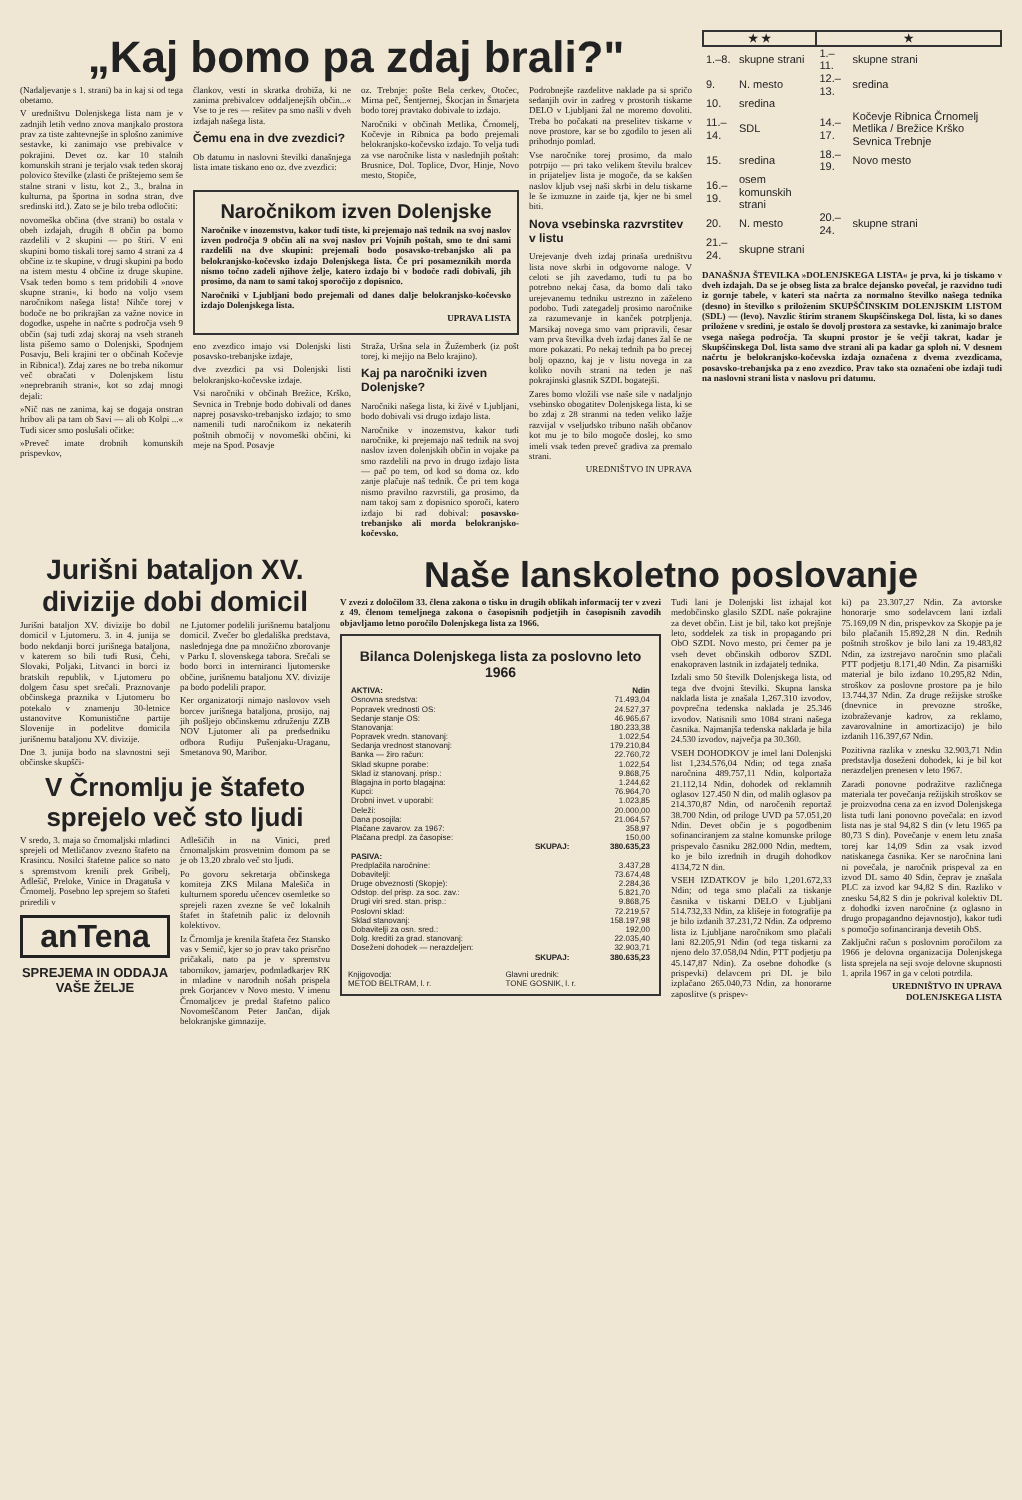„Kaj bomo pa zdaj brali?"
(Nadaljevanje s 1. strani) ba in kaj si od tega obetamo.
V uredništvu Dolenjskega lista nam je v zadnjih letih vedno znova manjkalo prostora prav za tiste zahtevnejše in splošno zanimive sestavke, ki zanimajo vse prebivalce v pokrajini. Devet oz. kar 10 stalnih komunskih strani je terjalo vsak teden skoraj polovico številke (zlasti če prištejemo sem še stalne strani v listu, kot 2., 3., bralna in kulturna, pa športna in sodna stran, dve sredinski itd.). Zato se je bilo treba odločiti:
novomeška občina (dve strani) bo ostala v obeh izdajah, drugih 8 občin pa bomo razdelili v 2 skupini — po štiri. V eni skupini bomo tiskali torej samo 4 strani za 4 občine iz te skupine, v drugi skupini pa bodo na istem mestu 4 občine iz druge skupine. Vsak teden bomo s tem pridobili 4 »nove skupne strani«, ki bodo na voljo vsem naročnikom našega lista! Nihče torej v bodoče ne bo prikrajšan za važne novice in dogodke, uspehe in načrte s področja vseh 9 občin (saj tudi zdaj skoraj na vseh straneh lista pišemo samo o Dolenjski, Spodnjem Posavju, Beli krajini ter o občinah Kočevje in Ribnica!). Zdaj zares ne bo treba nikomur več obračati v Dolenjskem listu »neprebranih strani«, kot so zdaj mnogi dejali:
»Nič nas ne zanima, kaj se dogaja onstran hribov ali pa tam ob Savi — ali ob Kolpi ...« Tudi sicer smo poslušali očitke:
»Preveč imate drobnih komunskih prispevkov,
člankov, vesti in skratka drobiža, ki ne zanima prebivalcev oddaljenejših občin...« Vse to je res — rešitev pa smo našli v dveh izdajah našega lista.
Čemu ena in dve zvezdici?
Ob datumu in naslovni številki današnjega lista imate tiskano eno oz. dve zvezdici:
oz. Trebnje: pošte Bela cerkev, Otočec, Mirna peč, Šentjernej, Škocjan in Šmarjeta bodo torej pravtako dobivale to izdajo.
Naročniki v občinah Metlika, Črnomelj, Kočevje in Ribnica pa bodo prejemali belokranjsko-kočevsko izdajo. To velja tudi za vse naročnike lista v naslednjih poštah: Brusnice, Dol. Toplice, Dvor, Hinje, Novo mesto, Stopiče,
Naročnikom izven Dolenjske
Naročnike v inozemstvu, kakor tudi tiste, ki prejemajo naš tednik na svoj naslov izven področja 9 občin ali na svoj naslov pri Vojnih poštah, smo te dni sami razdelili na dve skupini: prejemali bodo posavsko-trebanjsko ali pa belokranjsko-kočevsko izdajo Dolenjskega lista. Če pri posameznikih morda nismo točno zadeli njihove želje, katero izdajo bi v bodoče radi dobivali, jih prosimo, da nam to sami takoj sporočijo z dopisnico.
Naročniki v Ljubljani bodo prejemali od danes dalje belokranjsko-kočevsko izdajo Dolenjskega lista.
UPRAVA LISTA
eno zvezdico imajo vsi Dolenjski listi posavsko-trebanjske izdaje,
dve zvezdici pa vsi Dolenjski listi belokranjsko-kočevske izdaje.
Vsi naročniki v občinah Brežice, Krško, Sevnica in Trebnje bodo dobivali od danes naprej posavsko-trebanjsko izdajo; to smo namenili tudi naročnikom iz nekaterih poštnih območij v novomeški občini, ki meje na Spod. Posavje
Straža, Uršna sela in Žužemberk (iz pošt torej, ki mejijo na Belo krajino).
Kaj pa naročniki izven Dolenjske?
Naročniki našega lista, ki živé v Ljubljani, bodo dobivali vsi drugo izdajo lista.
Naročnike v inozemstvu, kakor tudi naročnike, ki prejemajo naš tednik na svoj naslov izven dolenjskih občin in vojake pa smo razdelili na prvo in drugo izdajo lista — pač po tem, od kod so doma oz. kdo zanje plačuje naš tednik. Če pri tem koga nismo pravilno razvrstili, ga prosimo, da nam takoj sam z dopisnico sporoči, katero izdajo bi rad dobival: posavsko-trebanjsko ali morda belokranjsko-kočevsko.
Podrobnejše razdelitve naklade pa si spričo sedanjih ovir in zadreg v prostorih tiskarne DELO v Ljubljani žal ne moremo dovoliti. Treba bo počakati na preselitev tiskarne v nove prostore, kar se bo zgodilo to jesen ali prihodnjo pomlad.
Vse naročnike torej prosimo, da malo potrpijo — pri tako velikem številu bralcev in prijateljev lista je mogoče, da se kakšen naslov kljub vsej naši skrbi in delu tiskarne le še izmuzne in zaide tja, kjer ne bi smel biti.
Nova vsebinska razvrstitev v listu
Urejevanje dveh izdaj prinaša uredništvu lista nove skrbi in odgovorne naloge. V celoti se jih zavedamo, tudi tu pa bo potrebno nekaj časa, da bomo dali tako urejevanemu tedniku ustrezno in zaželeno podobo. Tudi zategadelj prosimo naročnike za razumevanje in kanček potrpljenja. Marsikaj novega smo vam pripravili, česar vam prva številka dveh izdaj danes žal še ne more pokazati. Po nekaj tednih pa bo precej bolj opazno, kaj je v listu novega in za koliko novih strani na teden je naš pokrajinski glasnik SZDL bogatejši.
Zares bomo vložili vse naše sile v nadaljnjo vsebinsko obogatitev Dolenjskega lista, ki se bo zdaj z 28 stranmi na teden veliko lažje razvijal v vseljudsko tribuno naših občanov kot mu je to bilo mogoče doslej, ko smo imeli vsak teden preveč gradiva za premalo strani.
UREDNIŠTVO IN UPRAVA
| ★ ★ | | ★ | |
| --- | --- | --- | --- |
| 1.–8. | skupne strani | 1.–11. | skupne strani |
| 9. | N. mesto | 12.–13. | sredina |
| 10. | sredina | | |
| 11.–14. | SDL | 14.–17. | Kočevje Ribnica Črnomelj Metlika / Brežice Krško Sevnica Trebnje |
| 15. | sredina | 18.–19. | Novo mesto |
| 16.–19. | osem komunskih strani | | |
| 20. | N. mesto | 20.–24. | skupne strani |
| 21.–24. | skupne strani | | |
DANAŠNJA ŠTEVILKA »DOLENJSKEGA LISTA« je prva, ki jo tiskamo v dveh izdajah. Da se je obseg lista za bralce dejansko povečal, je razvidno tudi iz gornje tabele, v kateri sta načrta za normalno številko našega tednika (desno) in številko s priloženim SKUPŠČINSKIM DOLENJSKIM LISTOM (SDL) — (levo). Navzlic štirim stranem Skupščinskega Dol. lista, ki so danes priložene v sredini, je ostalo še dovolj prostora za sestavke, ki zanimajo bralce vsega našega področja. Ta skupni prostor je še večji takrat, kadar je Skupščinskega Dol. lista samo dve strani ali pa kadar ga sploh ni. V desnem načrtu je belokranjsko-kočevska izdaja označena z dvema zvezdicama, posavsko-trebanjska pa z eno zvezdico. Prav tako sta označeni obe izdaji tudi na naslovni strani lista v naslovu pri datumu.
Jurišni bataljon XV. divizije dobi domicil
Jurišni bataljon XV. divizije bo dobil domicil v Ljutomeru. 3. in 4. junija se bodo nekdanji borci jurišnega bataljona, v katerem so bili tudi Rusi, Čehi, Slovaki, Poljaki, Litvanci in borci iz bratskih republik, v Ljutomeru po dolgem času spet srečali. Praznovanje občinskega praznika v Ljutomeru bo potekalo v znamenju 30-letnice ustanovitve Komunistične partije Slovenije in podelitve domicila jurišnemu bataljonu XV. divizije.
Dne 3. junija bodo na slavnostni seji občinske skupšči-
ne Ljutomer podelili jurišnemu bataljonu domicil. Zvečer bo gledališka predstava, naslednjega dne pa množično zborovanje v Parku I. slovenskega tabora. Srečali se bodo borci in interniranci ljutomerske občine, jurišnemu bataljonu XV. divizije pa bodo podelili prapor.
Ker organizatorji nimajo naslovov vseh borcev jurišnega bataljona, prosijo, naj jih pošljejo občinskemu združenju ZZB NOV Ljutomer ali pa predsedniku odbora Rudiju Pušenjaku-Uraganu, Smetanova 90, Maribor.
V Črnomlju je štafeto sprejelo več sto ljudi
V sredo, 3. maja so črnomaljski mladinci sprejeli od Metličanov zvezno štafeto na Krasincu. Nosilci štafetne palice so nato s spremstvom krenili prek Gribelj, Adlešič, Preloke, Vinice in Dragatuša v Črnomelj. Posebno lep sprejem so štafeti priredili v
anTena
SPREJEMA IN ODDAJA VAŠE ŽELJE
Adlešičih in na Vinici, pred črnomaljskim prosvetnim domom pa se je ob 13.20 zbralo več sto ljudi.
Po govoru sekretarja občinskega komiteja ZKS Milana Malešiča in kulturnem sporedu učencev osemletke so sprejeli razen zvezne še več lokalnih štafet in štafetnih palic iz delovnih kolektivov.
Iz Črnomlja je krenila štafeta čez Stansko vas v Semič, kjer so jo prav tako prisrčno pričakali, nato pa je v spremstvu tabornikov, jamarjev, podmladkarjev RK in mladine v narodnih nošah prispela prek Gorjancev v Novo mesto. V imenu Črnomaljcev je predal štafetno palico Novomeščanom Peter Jančan, dijak belokranjske gimnazije.
Naše lanskoletno poslovanje
V zvezi z določilom 33. člena zakona o tisku in drugih oblikah informacij ter v zvezi z 49. členom temeljnega zakona o časopisnih podjetjih in časopisnih zavodih objavljamo letno poročilo Dolenjskega lista za 1966.
Bilanca Dolenjskega lista za poslovno leto 1966
| AKTIVA: | Ndin |
| --- | --- |
| Osnovna sredstva: | 71.493,04 |
| Popravek vrednosti OS: | 24.527,37 |
| Sedanje stanje OS: | 46.965,67 |
| Stanovanja: | 180.233,38 |
| Popravek vredn. stanovanj: | 1.022,54 |
| Sedanja vrednost stanovanj: | 179.210,84 |
| Banka — žiro račun: | 22.760,72 |
| Sklad skupne porabe: | 1.022,54 |
| Sklad iz stanovanj. prisp.: | 9.868,75 |
| Blagajna in porto blagajna: | 1.244,62 |
| Kupci: | 76.964,70 |
| Drobni invet. v uporabi: | 1.023,85 |
| Deleži: | 20.000,00 |
| Dana posojila: | 21.064,57 |
| Plačane zavarov. za 1967: | 358,97 |
| Plačana predpl. za časopise: | 150,00 |
| SKUPAJ: | 380.635,23 |
| PASIVA: | |
| Predplačila naročnine: | 3.437,28 |
| Dobavitelji: | 73.674,48 |
| Druge obveznosti (Skopje): | 2.284,36 |
| Odstop. del prisp. za soc. zav.: | 5.821,70 |
| Drugi viri sred. stan. prisp.: | 9.868,75 |
| Poslovni sklad: | 72.219,57 |
| Sklad stanovanj: | 158.197,98 |
| Dobavitelji za osn. sred.: | 192,00 |
| Dolg. krediti za grad. stanovanj: | 22.035,40 |
| Doseženi dohodek — nerazdeljen: | 32.903,71 |
| SKUPAJ: | 380.635,23 |
Knjigovodja:
METOD BELTRAM, l. r.
Glavni urednik:
TONE GOSNIK, l. r.
Tudi lani je Dolenjski list izhajal kot medobčinsko glasilo SZDL naše pokrajine za devet občin. List je bil, tako kot prejšnje leto, soddelek za tisk in propagando pri ObO SZDL Novo mesto, pri čemer pa je vseh devet občinskih odborov SZDL enakopraven lastnik in izdajatelj tednika.
Izdali smo 50 številk Dolenjskega lista, od tega dve dvojni številki. Skupna lanska naklada lista je znašala 1,267.310 izvodov, povprečna tedenska naklada je 25.346 izvodov. Natisnili smo 1084 strani našega časnika. Najmanjša tedenska naklada je bila 24.530 izvodov, največja pa 30.360.
VSEH DOHODKOV je imel lani Dolenjski list 1,234.576,04 Ndin; od tega znaša naročnina 489.757,11 Ndin, kolportaža 21.112,14 Ndin, dohodek od reklamnih oglasov 127.450 N din, od malih oglasov pa 214.370,87 Ndin, od naročenih reportaž 38.700 Ndin, od priloge UVD pa 57.051,20 Ndin. Devet občin je s pogodbenim sofinanciranjem za stalne komunske priloge prispevalo časniku 282.000 Ndin, medtem, ko je bilo izrednih in drugih dohodkov 4134,72 N din.
VSEH IZDATKOV je bilo 1,201.672,33 Ndin; od tega smo plačali za tiskanje časnika v tiskarni DELO v Ljubljani 514.732,33 Ndin, za klišeje in fotografije pa je bilo izdanih 37.231,72 Ndin. Za odpremo lista iz Ljubljane naročnikom smo plačali lani 82.205,91 Ndin (od tega tiskarni za njeno delo 37.058,04 Ndin, PTT podjetju pa 45.147,87 Ndin). Za osebne dohodke (s prispevki) delavcem pri DL je bilo izplačano 265.040,73 Ndin, za honorarne zaposlitve (s prispev-
ki) pa 23.307,27 Ndin. Za avtorske honorarje smo sodelavcem lani izdali 75.169,09 N din, prispevkov za Skopje pa je bilo plačanih 15.892,28 N din. Rednih poštnih stroškov je bilo lani za 19.483,82 Ndin, za izstrejavo naročnin smo plačali PTT podjetju 8.171,40 Ndin. Za pisarniški material je bilo izdano 10.295,82 Ndin, stroškov za poslovne prostore pa je bilo 13.744,37 Ndin. Za druge režijske stroške (dnevnice in prevozne stroške, izobraževanje kadrov, za reklamo, zavarovalnine in amortizacijo) je bilo izdanih 116.397,67 Ndin.
Pozitivna razlika v znesku 32.903,71 Ndin predstavlja doseženi dohodek, ki je bil kot nerazdeljen prenesen v leto 1967.
Zaradi ponovne podražitve različnega materiala ter povečanja režijskih stroškov se je proizvodna cena za en izvod Dolenjskega lista tudi lani ponovno povečala: en izvod lista nas je stal 94,82 S din (v letu 1965 pa 80,73 S din). Povečanje v enem letu znaša torej kar 14,09 Sdin za vsak izvod natiskanega časnika. Ker se naročnina lani ni povečala, je naročnik prispeval za en izvod DL samo 40 Sdin, čeprav je znašala PLC za izvod kar 94,82 S din. Razliko v znesku 54,82 S din je pokrival kolektiv DL z dohodki izven naročnine (z oglasno in drugo propagandno dejavnostjo), kakor tudi s pomočjo sofinanciranja devetih ObS.
Zaključni račun s poslovnim poročilom za 1966 je delovna organizacija Dolenjskega lista sprejela na seji svoje delovne skupnosti 1. aprila 1967 in ga v celoti potrdila.
UREDNIŠTVO IN UPRAVA DOLENJSKEGA LISTA